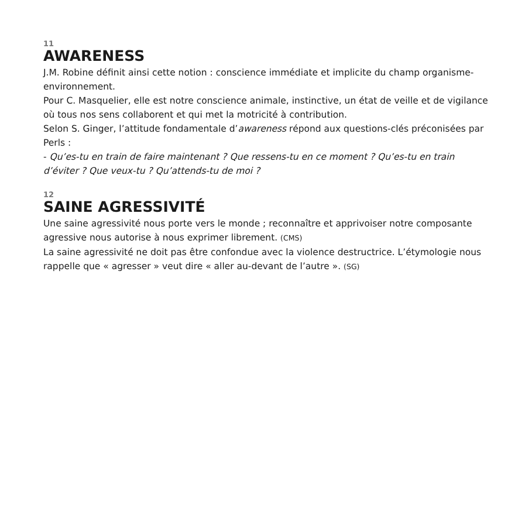11
AWARENESS
J.M. Robine définit ainsi cette notion : conscience immédiate et implicite du champ organisme-environnement.
Pour C. Masquelier, elle est notre conscience animale, instinctive, un état de veille et de vigilance où tous nos sens collaborent et qui met la motricité à contribution.
Selon S. Ginger, l’attitude fondamentale d’awareness répond aux questions-clés pré­conisées par Perls :
- Qu’es-tu en train de faire maintenant ? Que ressens-tu en ce moment ? Qu’es-tu en train d’éviter ? Que veux-tu ? Qu’attends-tu de moi ?
12
SAINE AGRESSIVITÉ
Une saine agressivité nous porte vers le monde ; reconnaître et apprivoiser notre composante agressive nous autorise à nous exprimer librement. (CMS)
La saine agressivité ne doit pas être confondue avec la violence destructrice. L’éty­mologie nous rappelle que « agresser » veut dire « aller au-devant de l’autre ». (SG)